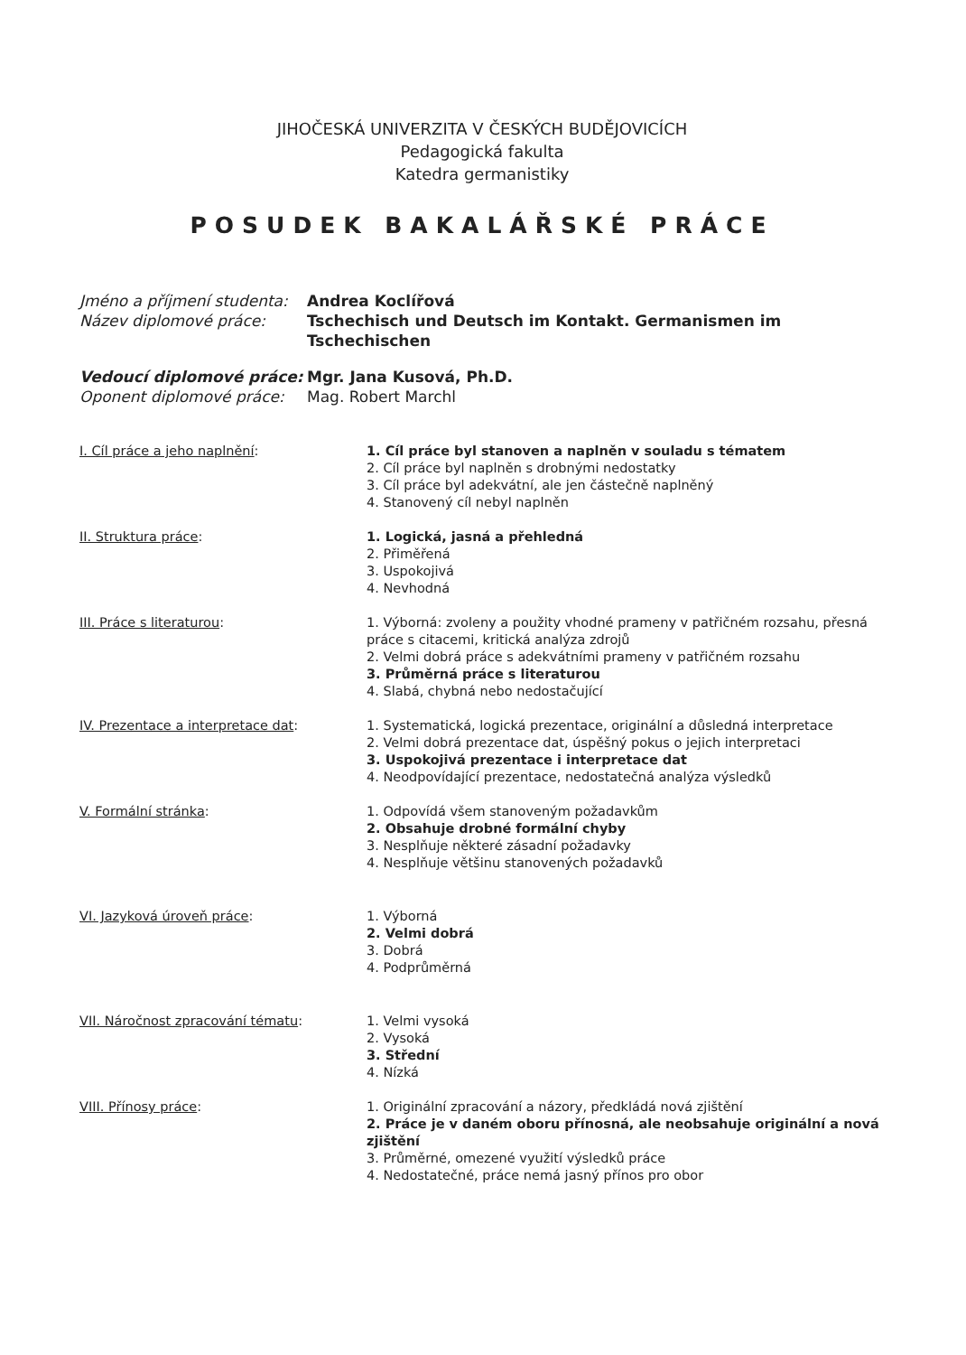JIHOČESKÁ UNIVERZITA V ČESKÝCH BUDĚJOVICÍCH
Pedagogická fakulta
Katedra germanistiky
POSUDEK BAKALÁŘSKÉ PRÁCE
Jméno a příjmení studenta: Andrea Koclířová Název diplomové práce: Tschechisch und Deutsch im Kontakt. Germanismen im Tschechischen
Vedoucí diplomové práce: Mgr. Jana Kusová, Ph.D. Oponent diplomové práce: Mag. Robert Marchl
I. Cíl práce a jeho naplnění:
1. Cíl práce byl stanoven a naplněn v souladu s tématem
2. Cíl práce byl naplněn s drobnými nedostatky
3. Cíl práce byl adekvátní, ale jen částečně naplněný
4. Stanovený cíl nebyl naplněn
II. Struktura práce:
1. Logická, jasná a přehledná
2. Přiměřená
3. Uspokojivá
4. Nevhodná
III. Práce s literaturou:
1. Výborná: zvoleny a použity vhodné prameny v patřičném rozsahu, přesná práce s citacemi, kritická analýza zdrojů
2. Velmi dobrá práce s adekvátními prameny v patřičném rozsahu
3. Průměrná práce s literaturou
4. Slabá, chybná nebo nedostačující
IV. Prezentace a interpretace dat:
1. Systematická, logická prezentace, originální a důsledná interpretace
2. Velmi dobrá prezentace dat, úspěšný pokus o jejich interpretaci
3. Uspokojivá prezentace i interpretace dat
4. Neodpovídající prezentace, nedostatečná analýza výsledků
V. Formální stránka:
1. Odpovídá všem stanoveným požadavkům
2. Obsahuje drobné formální chyby
3. Nesplňuje některé zásadní požadavky
4. Nesplňuje většinu stanovených požadavků
VI. Jazyková úroveň práce:
1. Výborná
2. Velmi dobrá
3. Dobrá
4. Podprůměrná
VII. Náročnost zpracování tématu:
1. Velmi vysoká
2. Vysoká
3. Střední
4. Nízká
VIII. Přínosy práce:
1. Originální zpracování a názory, předkládá nová zjištění
2. Práce je v daném oboru přínosná, ale neobsahuje originální a nová zjištění
3. Průměrné, omezené využití výsledků práce
4. Nedostatečné, práce nemá jasný přínos pro obor